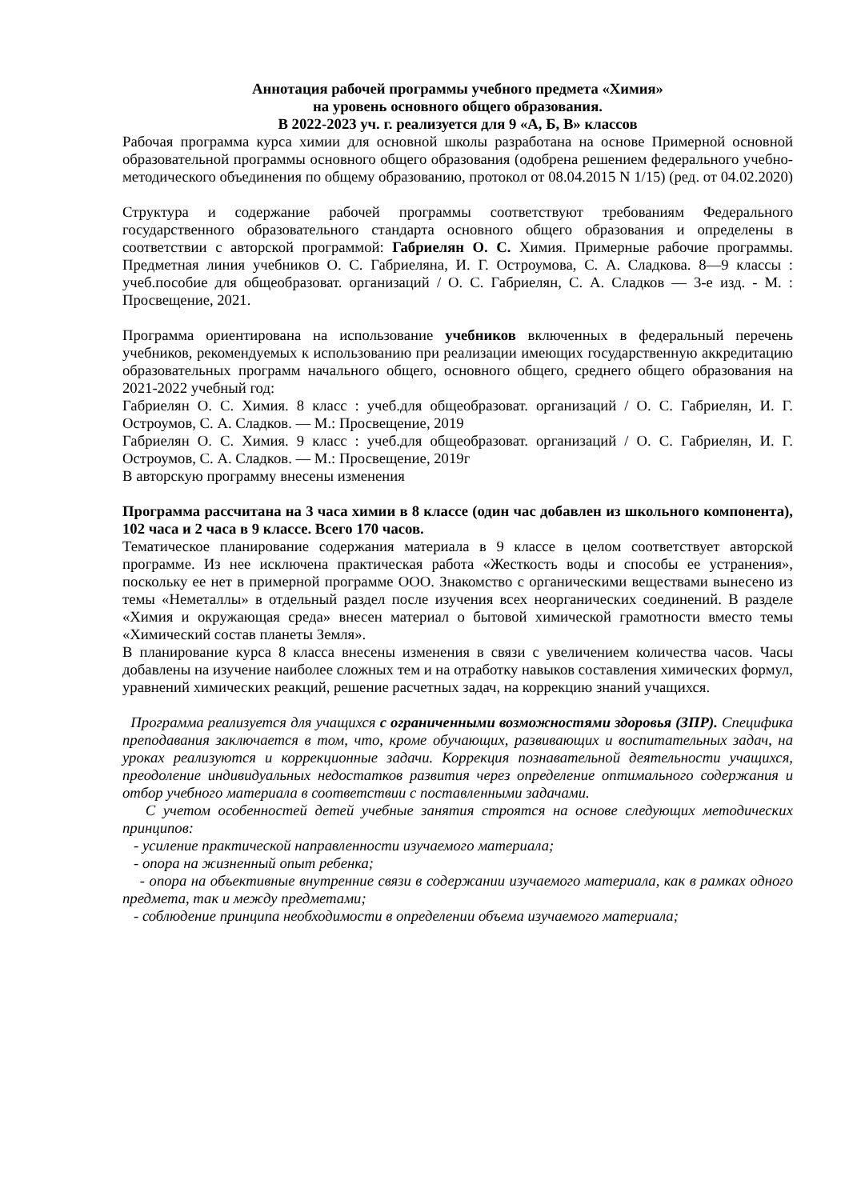Аннотация рабочей программы учебного предмета «Химия»
на уровень основного общего образования.
В 2022-2023 уч. г. реализуется для 9 «А, Б, В» классов
Рабочая программа курса химии для основной школы разработана на основе Примерной основной образовательной программы основного общего образования (одобрена решением федерального учебно-методического объединения по общему образованию, протокол от 08.04.2015 N 1/15) (ред. от 04.02.2020)
Структура и содержание рабочей программы соответствуют требованиям Федерального государственного образовательного стандарта основного общего образования и определены в соответствии с авторской программой: Габриелян О. С. Химия. Примерные рабочие программы. Предметная линия учебников О. С. Габриеляна, И. Г. Остроумова, С. А. Сладкова. 8—9 классы : учеб.пособие для общеобразоват. организаций / О. С. Габриелян, С. А. Сладков — 3-е изд. - М. : Просвещение, 2021.
Программа ориентирована на использование учебников включенных в федеральный перечень учебников, рекомендуемых к использованию при реализации имеющих государственную аккредитацию образовательных программ начального общего, основного общего, среднего общего образования на 2021-2022 учебный год:
Габриелян О. С. Химия. 8 класс : учеб.для общеобразоват. организаций / О. С. Габриелян, И. Г. Остроумов, С. А. Сладков. — М.: Просвещение, 2019
Габриелян О. С. Химия. 9 класс : учеб.для общеобразоват. организаций / О. С. Габриелян, И. Г. Остроумов, С. А. Сладков. — М.: Просвещение, 2019г
В авторскую программу внесены изменения
Программа рассчитана на 3 часа химии в 8 классе (один час добавлен из школьного компонента), 102 часа и 2 часа в 9 классе. Всего 170 часов.
Тематическое планирование содержания материала в 9 классе в целом соответствует авторской программе. Из нее исключена практическая работа «Жесткость воды и способы ее устранения», поскольку ее нет в примерной программе ООО. Знакомство с органическими веществами вынесено из темы «Неметаллы» в отдельный раздел после изучения всех неорганических соединений. В разделе «Химия и окружающая среда» внесен материал о бытовой химической грамотности вместо темы «Химический состав планеты Земля».
В планирование курса 8 класса внесены изменения в связи с увеличением количества часов. Часы добавлены на изучение наиболее сложных тем и на отработку навыков составления химических формул, уравнений химических реакций, решение расчетных задач, на коррекцию знаний учащихся.
Программа реализуется для учащихся с ограниченными возможностями здоровья (ЗПР). Специфика преподавания заключается в том, что, кроме обучающих, развивающих и воспитательных задач, на уроках реализуются и коррекционные задачи. Коррекция познавательной деятельности учащихся, преодоление индивидуальных недостатков развития через определение оптимального содержания и отбор учебного материала в соответствии с поставленными задачами.
С учетом особенностей детей учебные занятия строятся на основе следующих методических принципов:
- усиление практической направленности изучаемого материала;
- опора на жизненный опыт ребенка;
- опора на объективные внутренние связи в содержании изучаемого материала, как в рамках одного предмета, так и между предметами;
- соблюдение принципа необходимости в определении объема изучаемого материала;